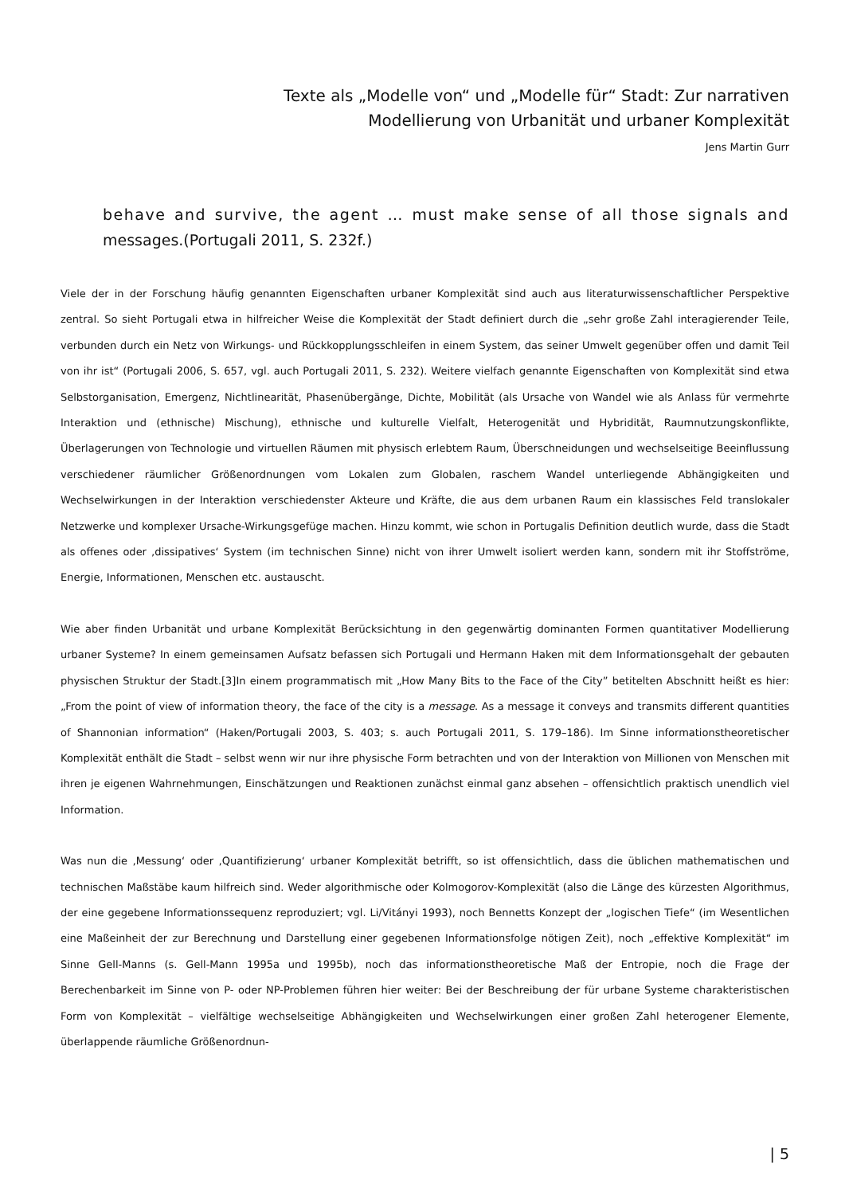Texte als „Modelle von“ und „Modelle für“ Stadt: Zur narrativen
Modellierung von Urbanität und urbaner Komplexität
Jens Martin Gurr
behave and survive, the agent … must make sense of all those signals and messages.(Portugali 2011, S. 232f.)
Viele der in der Forschung häufig genannten Eigenschaften urbaner Komplexität sind auch aus literaturwissenschaftlicher Perspektive zentral. So sieht Portugali etwa in hilfreicher Weise die Komplexität der Stadt definiert durch die „sehr große Zahl interagierender Teile, verbunden durch ein Netz von Wirkungs- und Rückkopplungsschleifen in einem System, das sein­er Umwelt gegenüber offen und damit Teil von ihr ist“ (Portugali 2006, S. 657, vgl. auch Portugali 2011, S. 232). Weitere vielfach genannte Eigenschaften von Komplexität sind etwa Selbstorganisation, Emergenz, Nichtlinearität, Phasenübergänge, Dichte, Mobilität (als Ursache von Wandel wie als Anlass für vermehrte Interaktion und (ethnische) Mis­chung), ethnische und kulturelle Vielfalt, Heterogenität und Hybridität, Raumnutzungskonflikte, Überlagerungen von Tech­nologie und virtuellen Räumen mit physisch erlebtem Raum, Überschneidungen und wechselseitige Beeinflussung ver­schiedener räumlicher Größenordnungen vom Lokalen zum Globalen, raschem Wandel unterliegende Abhängigkeiten und Wechselwirkungen in der Interaktion verschiedenster Akteure und Kräfte, die aus dem urbanen Raum ein klassisches Feld translokaler Netzwerke und komplexer Ursache-Wirkungsgefüge machen. Hinzu kommt, wie schon in Portugalis Definition deutlich wurde, dass die Stadt als offenes oder ‚dissipatives‘ System (im technischen Sinne) nicht von ihrer Umwelt isoliert werden kann, sondern mit ihr Stoffströme, Energie, Informationen, Menschen etc. austauscht.
Wie aber finden Urbanität und urbane Komplexität Berücksichtung in den gegenwärtig dominanten Formen quantitativer Modellierung urbaner Systeme? In einem gemeinsamen Aufsatz befassen sich Portugali und Hermann Haken mit dem Infor­mationsgehalt der gebauten physischen Struktur der Stadt.[3]In einem programmatisch mit „How Many Bits to the Face of the City” betitelten Abschnitt heißt es hier: „From the point of view of information theory, the face of the city is a message. As a message it conveys and transmits different quantities of Shannonian information“ (Haken/Portugali 2003, S. 403; s. auch Portugali 2011, S. 179–186). Im Sinne informationstheoretischer Komplexität enthält die Stadt – selbst wenn wir nur ihre physische Form betrachten und von der Interaktion von Millionen von Menschen mit ihren je eigenen Wahrnehmungen, Einschätzungen und Reaktionen zunächst einmal ganz absehen – offensichtlich praktisch unendlich viel Information.
Was nun die ‚Messung‘ oder ‚Quantifizierung‘ urbaner Komplexität betrifft, so ist offensichtlich, dass die üblichen mathema­tischen und technischen Maßstäbe kaum hilfreich sind. Weder algorithmische oder Kolmogorov-Komplexität (also die Länge des kürzesten Algorithmus, der eine gegebene Informationssequenz reproduziert; vgl. Li/Vitányi 1993), noch Bennetts Konzept der „logischen Tiefe“ (im Wesentlichen eine Maßeinheit der zur Berechnung und Darstellung einer gegebenen Infor­mationsfolge nötigen Zeit), noch „effektive Komplexität“ im Sinne Gell-Manns (s. Gell-Mann 1995a und 1995b), noch das informationstheoretische Maß der Entropie, noch die Frage der Berechenbarkeit im Sinne von P- oder NP-Problemen führen hier weiter: Bei der Beschreibung der für urbane Systeme charakteristischen Form von Komplexität – vielfältige wechselseit­ige Abhängigkeiten und Wechselwirkungen einer großen Zahl heterogener Elemente, überlappende räumliche Größenordnun-
| 5